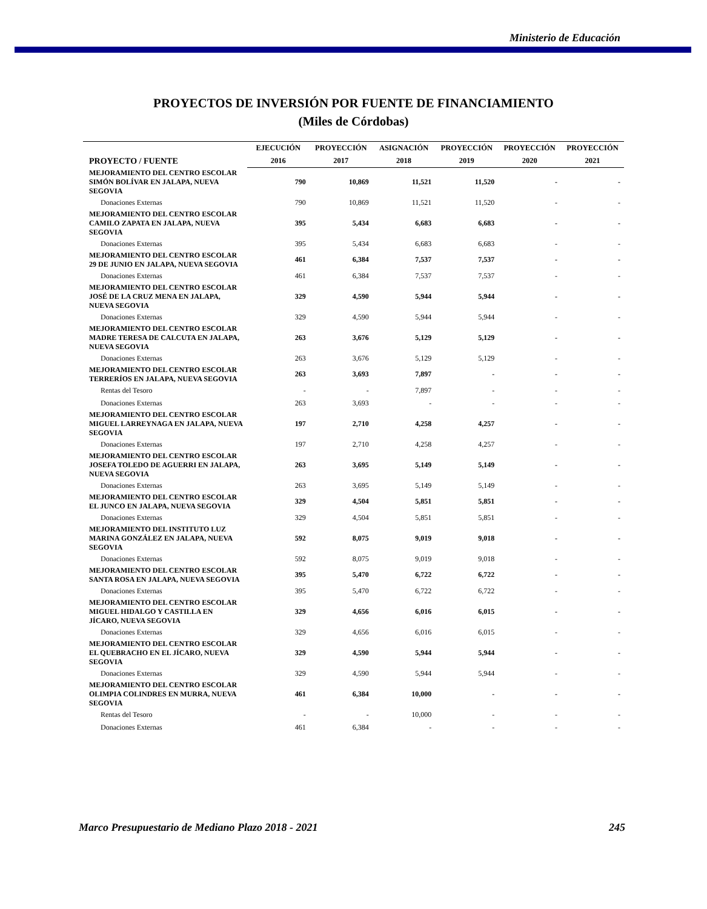Ministerio de Educación
PROYECTOS DE INVERSIÓN POR FUENTE DE FINANCIAMIENTO
(Miles de Córdobas)
| PROYECTO / FUENTE | EJECUCIÓN | PROYECCIÓN | ASIGNACIÓN | PROYECCIÓN | PROYECCIÓN | PROYECCIÓN |
| --- | --- | --- | --- | --- | --- | --- |
| | 2016 | 2017 | 2018 | 2019 | 2020 | 2021 |
| MEJORAMIENTO DEL CENTRO ESCOLAR SIMÓN BOLÍVAR EN JALAPA, NUEVA SEGOVIA | 790 | 10,869 | 11,521 | 11,520 | - | - |
| Donaciones Externas | 790 | 10,869 | 11,521 | 11,520 | - | - |
| MEJORAMIENTO DEL CENTRO ESCOLAR CAMILO ZAPATA EN JALAPA, NUEVA SEGOVIA | 395 | 5,434 | 6,683 | 6,683 | - | - |
| Donaciones Externas | 395 | 5,434 | 6,683 | 6,683 | - | - |
| MEJORAMIENTO DEL CENTRO ESCOLAR 29 DE JUNIO EN JALAPA, NUEVA SEGOVIA | 461 | 6,384 | 7,537 | 7,537 | - | - |
| Donaciones Externas | 461 | 6,384 | 7,537 | 7,537 | - | - |
| MEJORAMIENTO DEL CENTRO ESCOLAR JOSÉ DE LA CRUZ MENA EN JALAPA, NUEVA SEGOVIA | 329 | 4,590 | 5,944 | 5,944 | - | - |
| Donaciones Externas | 329 | 4,590 | 5,944 | 5,944 | - | - |
| MEJORAMIENTO DEL CENTRO ESCOLAR MADRE TERESA DE CALCUTA EN JALAPA, NUEVA SEGOVIA | 263 | 3,676 | 5,129 | 5,129 | - | - |
| Donaciones Externas | 263 | 3,676 | 5,129 | 5,129 | - | - |
| MEJORAMIENTO DEL CENTRO ESCOLAR TERRERÍOS EN JALAPA, NUEVA SEGOVIA | 263 | 3,693 | 7,897 | - | - | - |
| Rentas del Tesoro | - | - | 7,897 | - | - | - |
| Donaciones Externas | 263 | 3,693 | - | - | - | - |
| MEJORAMIENTO DEL CENTRO ESCOLAR MIGUEL LARREYNAGA EN JALAPA, NUEVA SEGOVIA | 197 | 2,710 | 4,258 | 4,257 | - | - |
| Donaciones Externas | 197 | 2,710 | 4,258 | 4,257 | - | - |
| MEJORAMIENTO DEL CENTRO ESCOLAR JOSEFA TOLEDO DE AGUERRI EN JALAPA, NUEVA SEGOVIA | 263 | 3,695 | 5,149 | 5,149 | - | - |
| Donaciones Externas | 263 | 3,695 | 5,149 | 5,149 | - | - |
| MEJORAMIENTO DEL CENTRO ESCOLAR EL JUNCO EN JALAPA, NUEVA SEGOVIA | 329 | 4,504 | 5,851 | 5,851 | - | - |
| Donaciones Externas | 329 | 4,504 | 5,851 | 5,851 | - | - |
| MEJORAMIENTO DEL INSTITUTO LUZ MARINA GONZÁLEZ EN JALAPA, NUEVA SEGOVIA | 592 | 8,075 | 9,019 | 9,018 | - | - |
| Donaciones Externas | 592 | 8,075 | 9,019 | 9,018 | - | - |
| MEJORAMIENTO DEL CENTRO ESCOLAR SANTA ROSA EN JALAPA, NUEVA SEGOVIA | 395 | 5,470 | 6,722 | 6,722 | - | - |
| Donaciones Externas | 395 | 5,470 | 6,722 | 6,722 | - | - |
| MEJORAMIENTO DEL CENTRO ESCOLAR MIGUEL HIDALGO Y CASTILLA EN JÍCARO, NUEVA SEGOVIA | 329 | 4,656 | 6,016 | 6,015 | - | - |
| Donaciones Externas | 329 | 4,656 | 6,016 | 6,015 | - | - |
| MEJORAMIENTO DEL CENTRO ESCOLAR EL QUEBRACHO EN EL JÍCARO, NUEVA SEGOVIA | 329 | 4,590 | 5,944 | 5,944 | - | - |
| Donaciones Externas | 329 | 4,590 | 5,944 | 5,944 | - | - |
| MEJORAMIENTO DEL CENTRO ESCOLAR OLIMPIA COLINDRES EN MURRA, NUEVA SEGOVIA | 461 | 6,384 | 10,000 | - | - | - |
| Rentas del Tesoro | - | - | 10,000 | - | - | - |
| Donaciones Externas | 461 | 6,384 | - | - | - | - |
Marco Presupuestario de Mediano Plazo 2018 - 2021 245